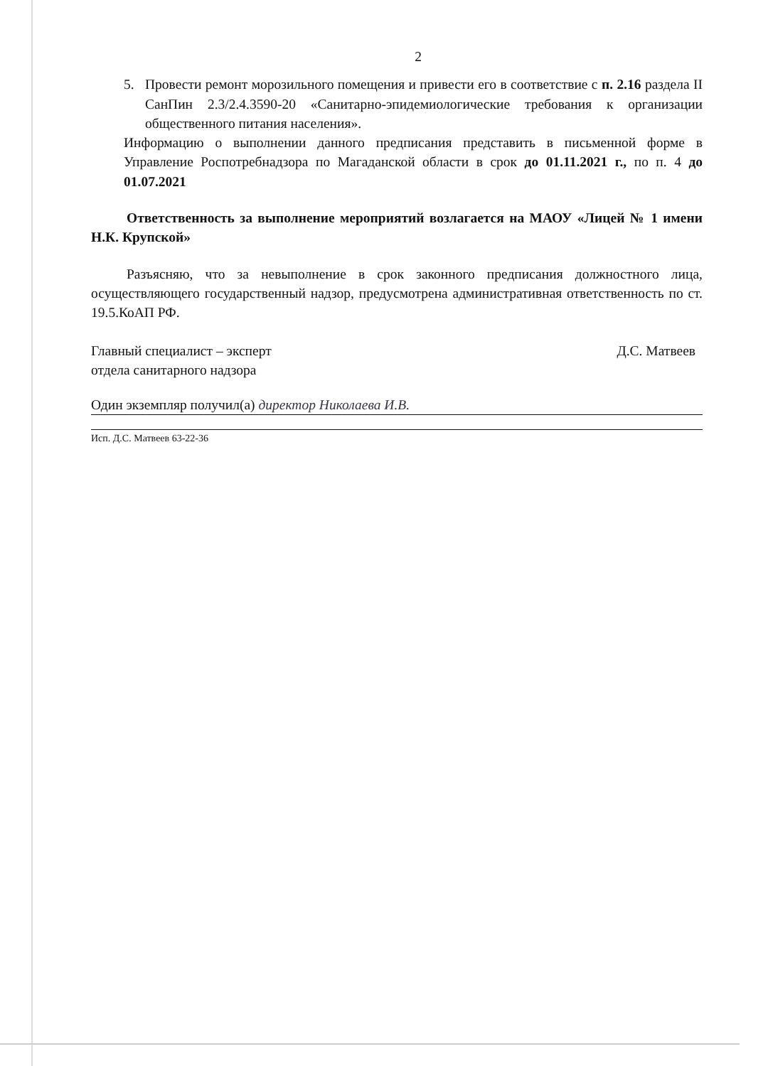2
5. Провести ремонт морозильного помещения и привести его в соответствие с п. 2.16 раздела II СанПин 2.3/2.4.3590-20 «Санитарно-эпидемиологические требования к организации общественного питания населения».
Информацию о выполнении данного предписания представить в письменной форме в Управление Роспотребнадзора по Магаданской области в срок до 01.11.2021 г., по п. 4 до 01.07.2021
Ответственность за выполнение мероприятий возлагается на МАОУ «Лицей № 1 имени Н.К. Крупской»
Разъясняю, что за невыполнение в срок законного предписания должностного лица, осуществляющего государственный надзор, предусмотрена административная ответственность по ст. 19.5.КоАП РФ.
Главный специалист – эксперт
отдела санитарного надзора
Д.С. Матвеев
Один экземпляр получил(а) директор Николаева И.В.
Исп. Д.С. Матвеев 63-22-36